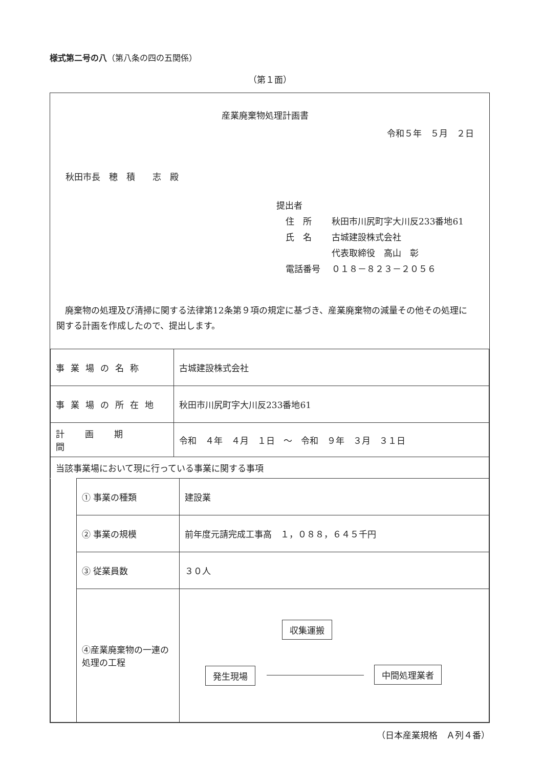様式第二号の八（第八条の四の五関係）
（第１面）
産業廃棄物処理計画書
令和５年　５月　２日
秋田市長　穂　積　　志　殿
提出者
住　所 秋田市川尻町字大川反233番地61
氏　名 古城建設株式会社
代表取締役　高山　彰
電話番号 ０１８－８２３－２０５６
廃棄物の処理及び清掃に関する法律第12条第９項の規定に基づき、産業廃棄物の減量その他その処理に関する計画を作成したので、提出します。
| 事業場の名称 | 古城建設株式会社 |
| 事業場の所在地 | 秋田市川尻町字大川反233番地61 |
| 計画期間 | 令和 ４年 ４月 １日 ～ 令和 ９年 ３月 ３１日 |
| 当該事業場において現に行っている事業に関する事項 | |
| | ① 事業の種類 | 建設業 |
| | ② 事業の規模 | 前年度元請完成工事高 １，０８８，６４５千円 |
| | ③ 従業員数 | ３０人 |
| | ④産業廃棄物の一連の処理の工程 | 収集運搬 発生現場 中間処理業者 |
（日本産業規格　Ａ列４番）